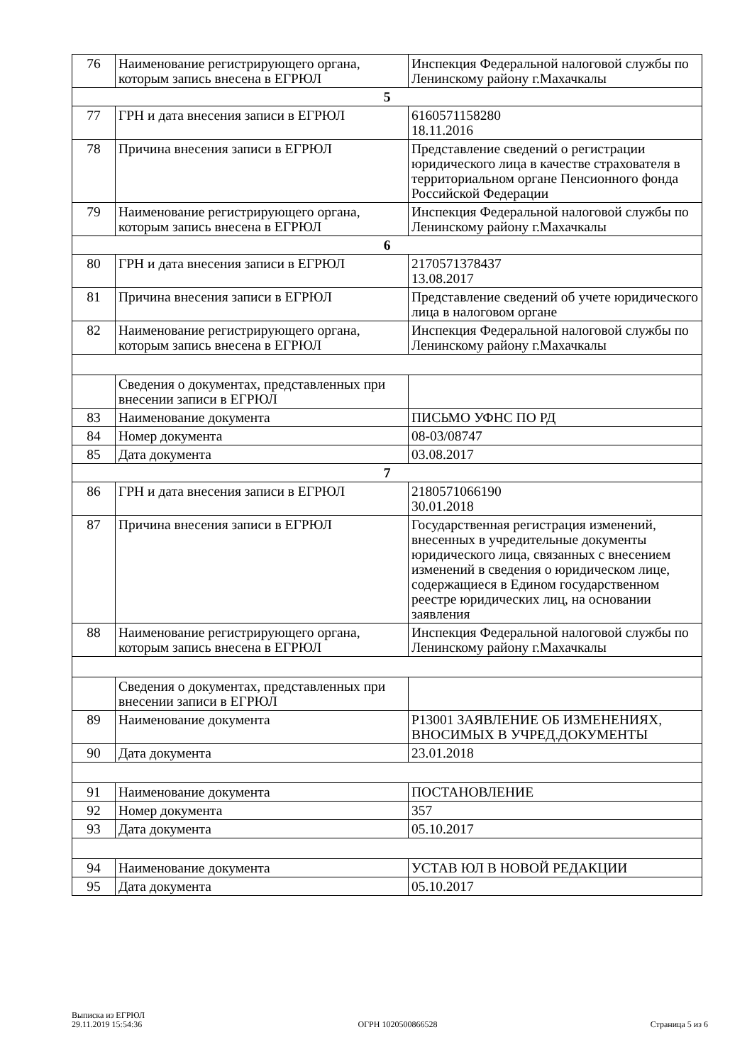| 76 | Наименование регистрирующего органа, которым запись внесена в ЕГРЮЛ | Инспекция Федеральной налоговой службы по Ленинскому району г.Махачкалы |
| 5 | | |
| 77 | ГРН и дата внесения записи в ЕГРЮЛ | 6160571158280 18.11.2016 |
| 78 | Причина внесения записи в ЕГРЮЛ | Представление сведений о регистрации юридического лица в качестве страхователя в территориальном органе Пенсионного фонда Российской Федерации |
| 79 | Наименование регистрирующего органа, которым запись внесена в ЕГРЮЛ | Инспекция Федеральной налоговой службы по Ленинскому району г.Махачкалы |
| 6 | | |
| 80 | ГРН и дата внесения записи в ЕГРЮЛ | 2170571378437 13.08.2017 |
| 81 | Причина внесения записи в ЕГРЮЛ | Представление сведений об учете юридического лица в налоговом органе |
| 82 | Наименование регистрирующего органа, которым запись внесена в ЕГРЮЛ | Инспекция Федеральной налоговой службы по Ленинскому району г.Махачкалы |
| | Сведения о документах, представленных при внесении записи в ЕГРЮЛ | |
| 83 | Наименование документа | ПИСЬМО УФНС ПО РД |
| 84 | Номер документа | 08-03/08747 |
| 85 | Дата документа | 03.08.2017 |
| 7 | | |
| 86 | ГРН и дата внесения записи в ЕГРЮЛ | 2180571066190 30.01.2018 |
| 87 | Причина внесения записи в ЕГРЮЛ | Государственная регистрация изменений, внесенных в учредительные документы юридического лица, связанных с внесением изменений в сведения о юридическом лице, содержащиеся в Едином государственном реестре юридических лиц, на основании заявления |
| 88 | Наименование регистрирующего органа, которым запись внесена в ЕГРЮЛ | Инспекция Федеральной налоговой службы по Ленинскому району г.Махачкалы |
| | Сведения о документах, представленных при внесении записи в ЕГРЮЛ | |
| 89 | Наименование документа | Р13001 ЗАЯВЛЕНИЕ ОБ ИЗМЕНЕНИЯХ, ВНОСИМЫХ В УЧРЕД.ДОКУМЕНТЫ |
| 90 | Дата документа | 23.01.2018 |
| 91 | Наименование документа | ПОСТАНОВЛЕНИЕ |
| 92 | Номер документа | 357 |
| 93 | Дата документа | 05.10.2017 |
| 94 | Наименование документа | УСТАВ ЮЛ В НОВОЙ РЕДАКЦИИ |
| 95 | Дата документа | 05.10.2017 |
Выписка из ЕГРЮЛ
29.11.2019 15:54:36
ОГРН 1020500866528
Страница 5 из 6